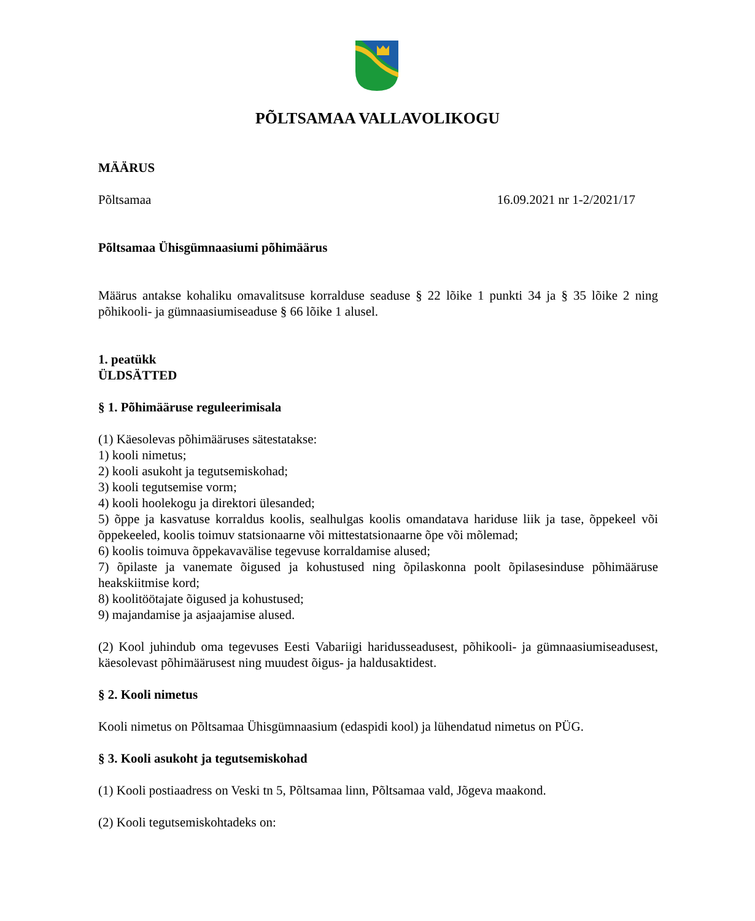PÕLTSAMAA VALLAVOLIKOGU
MÄÄRUS
Põltsamaa 16.09.2021 nr 1-2/2021/17
Põltsamaa Ühisgümnaasiumi põhimäärus
Määrus antakse kohaliku omavalitsuse korralduse seaduse § 22 lõike 1 punkti 34 ja § 35 lõike 2 ning põhikooli- ja gümnaasiumiseaduse § 66 lõike 1 alusel.
1. peatükk
ÜLDSÄTTED
§ 1. Põhimääruse reguleerimisala
(1) Käesolevas põhimääruses sätestatakse:
1) kooli nimetus;
2) kooli asukoht ja tegutsemiskohad;
3) kooli tegutsemise vorm;
4) kooli hoolekogu ja direktori ülesanded;
5) õppe ja kasvatuse korraldus koolis, sealhulgas koolis omandatava hariduse liik ja tase, õppekeel või õppekeeled, koolis toimuv statsionaarne või mittestatsionaarne õpe või mõlemad;
6) koolis toimuva õppekavavälise tegevuse korraldamise alused;
7) õpilaste ja vanemate õigused ja kohustused ning õpilaskonna poolt õpilasesinduse põhimääruse heakskiitmise kord;
8) koolitöötajate õigused ja kohustused;
9) majandamise ja asjaajamise alused.
(2) Kool juhindub oma tegevuses Eesti Vabariigi haridusseadusest, põhikooli- ja gümnaasiumiseadusest, käesolevast põhimäärusest ning muudest õigus- ja haldusaktidest.
§ 2. Kooli nimetus
Kooli nimetus on Põltsamaa Ühisgümnaasium (edaspidi kool) ja lühendatud nimetus on PÜG.
§ 3. Kooli asukoht ja tegutsemiskohad
(1) Kooli postiaadress on Veski tn 5, Põltsamaa linn, Põltsamaa vald, Jõgeva maakond.
(2) Kooli tegutsemiskohtadeks on: